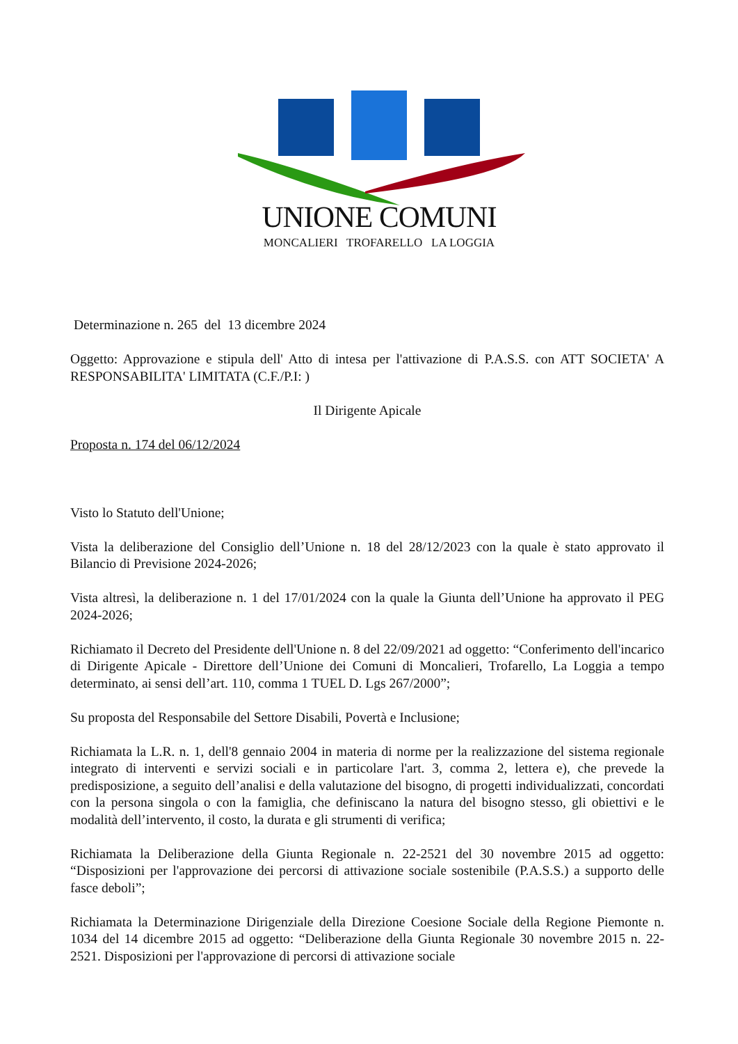UNIONE COMUNI
MONCALIERI TROFARELLO LA LOGGIA
Determinazione n. 265 del 13 dicembre 2024
Oggetto: Approvazione e stipula dell' Atto di intesa per l'attivazione di P.A.S.S. con ATT SOCIETA' A RESPONSABILITA' LIMITATA (C.F./P.I: )
Il Dirigente Apicale
Proposta n. 174 del 06/12/2024
Visto lo Statuto dell'Unione;
Vista la deliberazione del Consiglio dell’Unione n. 18 del 28/12/2023 con la quale è stato approvato il Bilancio di Previsione 2024-2026;
Vista altresì, la deliberazione n. 1 del 17/01/2024 con la quale la Giunta dell’Unione ha approvato il PEG 2024-2026;
Richiamato il Decreto del Presidente dell'Unione n. 8 del 22/09/2021 ad oggetto: “Conferimento dell'incarico di Dirigente Apicale - Direttore dell’Unione dei Comuni di Moncalieri, Trofarello, La Loggia a tempo determinato, ai sensi dell’art. 110, comma 1 TUEL D. Lgs 267/2000”;
Su proposta del Responsabile del Settore Disabili, Povertà e Inclusione;
Richiamata la L.R. n. 1, dell'8 gennaio 2004 in materia di norme per la realizzazione del sistema regionale integrato di interventi e servizi sociali e in particolare l'art. 3, comma 2, lettera e), che prevede la predisposizione, a seguito dell’analisi e della valutazione del bisogno, di progetti individualizzati, concordati con la persona singola o con la famiglia, che definiscano la natura del bisogno stesso, gli obiettivi e le modalità dell’intervento, il costo, la durata e gli strumenti di verifica;
Richiamata la Deliberazione della Giunta Regionale n. 22-2521 del 30 novembre 2015 ad oggetto: “Disposizioni per l'approvazione dei percorsi di attivazione sociale sostenibile (P.A.S.S.) a supporto delle fasce deboli”;
Richiamata la Determinazione Dirigenziale della Direzione Coesione Sociale della Regione Piemonte n. 1034 del 14 dicembre 2015 ad oggetto: “Deliberazione della Giunta Regionale 30 novembre 2015 n. 22-2521. Disposizioni per l'approvazione di percorsi di attivazione sociale